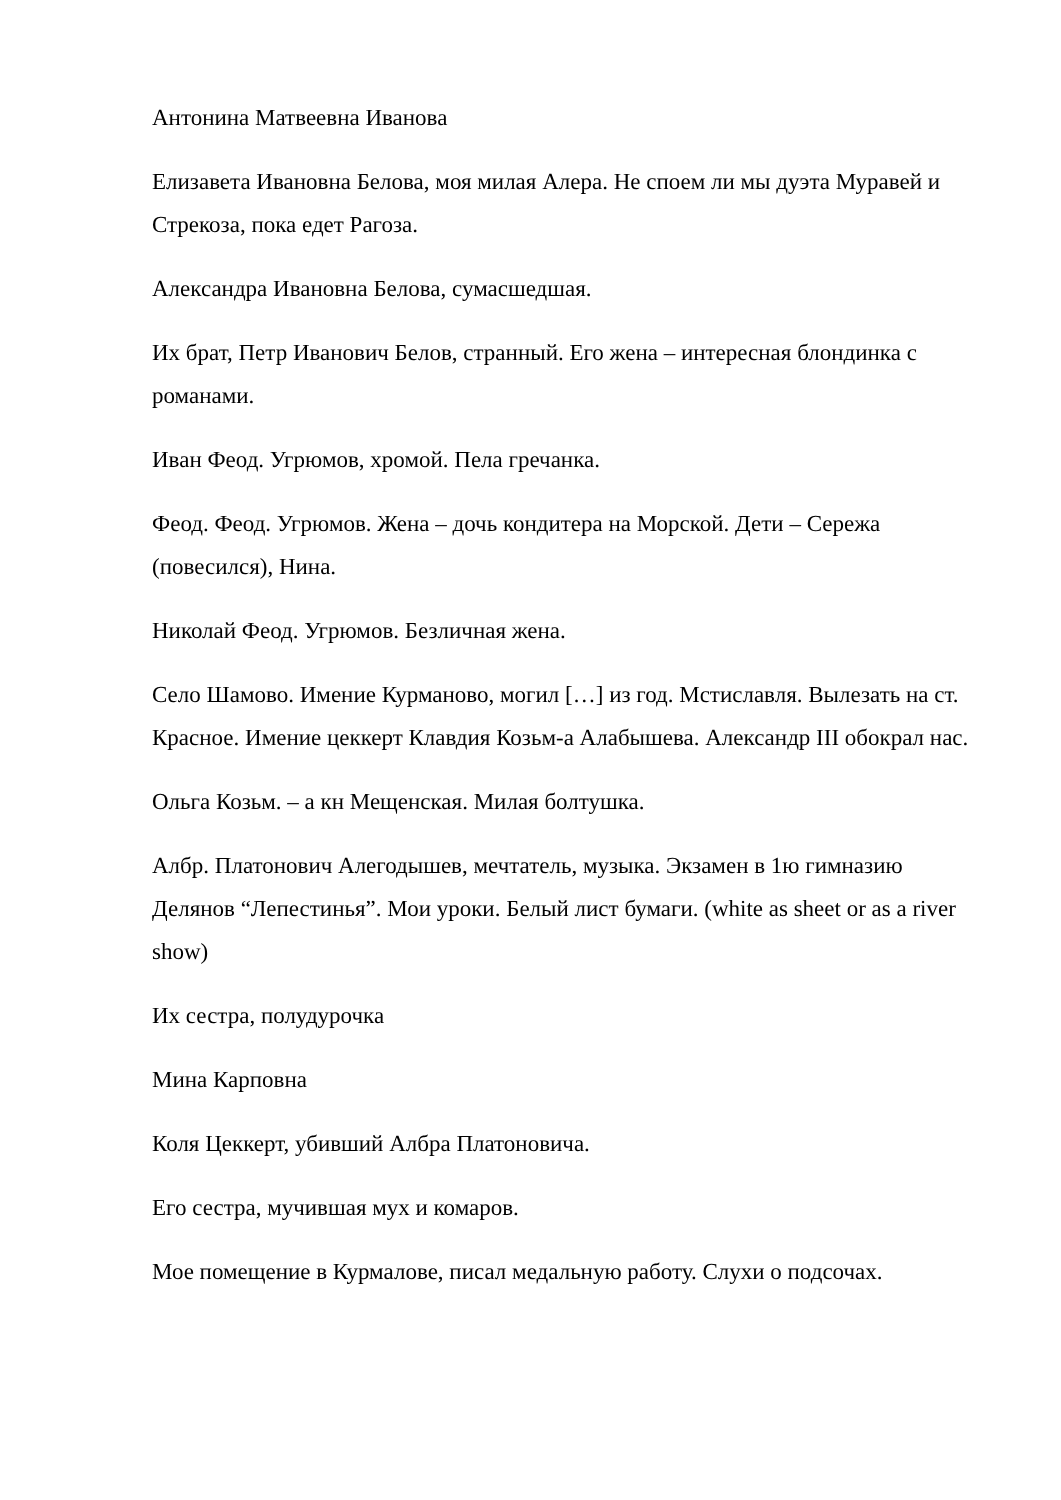Антонина Матвеевна Иванова
Елизавета Ивановна Белова, моя милая Алера. Не споем ли мы дуэта Муравей и Стрекоза, пока едет Рагоза.
Александра Ивановна Белова, сумасшедшая.
Их брат, Петр Иванович Белов, странный. Его жена – интересная блондинка с романами.
Иван Феод. Угрюмов, хромой. Пела гречанка.
Феод. Феод. Угрюмов. Жена – дочь кондитера на Морской. Дети – Сережа (повесился), Нина.
Николай Феод. Угрюмов. Безличная жена.
Село Шамово. Имение Курманово, могил […] из год. Мстиславля. Вылезать на ст. Красное. Имение цеккерт Клавдия Козьм-а Алабышева. Александр III обокрал нас.
Ольга Козьм. – а кн Мещенская. Милая болтушка.
Албр. Платонович Алегодышев, мечтатель, музыка. Экзамен в 1ю гимназию Делянов “Лепестинья”. Мои уроки. Белый лист бумаги. (white as sheet or as a river show)
Их сестра, полудурочка
Мина Карповна
Коля Цеккерт, убивший Албра Платоновича.
Его сестра, мучившая мух и комаров.
Мое помещение в Курмалове, писал медальную работу. Слухи о подсочах.